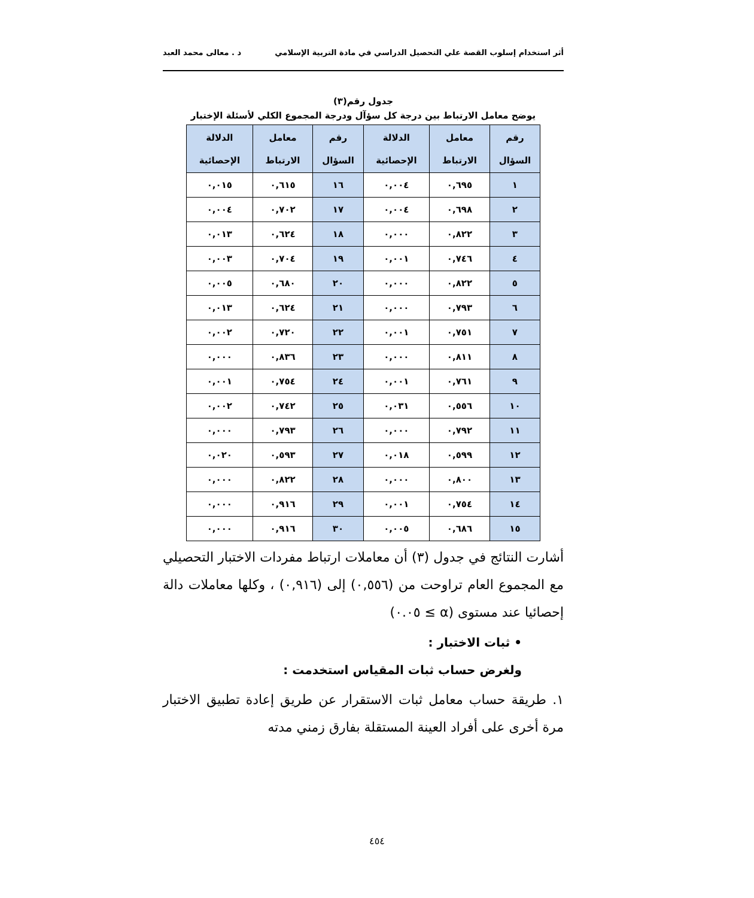أثر استخدام إسلوب القصة علي التحصيل الدراسي في مادة التربية الإسلامي د . معالى محمد العبد
جدول رقم(٣)
يوضح معامل الارتباط بين درجة كل سؤآل ودرجة المجموع الكلي لأسئلة الإختبار
| رقم السؤال | معامل الارتباط | الدلالة الإحصائية | رقم السؤال | معامل الارتباط | الدلالة الإحصائية |
| --- | --- | --- | --- | --- | --- |
| ١ | ٠,٦٩٥ | ٠,٠٠٤ | ١٦ | ٠,٦١٥ | ٠,٠١٥ |
| ٢ | ٠,٦٩٨ | ٠,٠٠٤ | ١٧ | ٠,٧٠٢ | ٠,٠٠٤ |
| ٣ | ٠,٨٢٢ | ٠,٠٠٠ | ١٨ | ٠,٦٢٤ | ٠,٠١٣ |
| ٤ | ٠,٧٤٦ | ٠,٠٠١ | ١٩ | ٠,٧٠٤ | ٠,٠٠٣ |
| ٥ | ٠,٨٢٢ | ٠,٠٠٠ | ٢٠ | ٠,٦٨٠ | ٠,٠٠٥ |
| ٦ | ٠,٧٩٣ | ٠,٠٠٠ | ٢١ | ٠,٦٢٤ | ٠,٠١٣ |
| ٧ | ٠,٧٥١ | ٠,٠٠١ | ٢٢ | ٠,٧٢٠ | ٠,٠٠٢ |
| ٨ | ٠,٨١١ | ٠,٠٠٠ | ٢٣ | ٠,٨٣٦ | ٠,٠٠٠ |
| ٩ | ٠,٧٦١ | ٠,٠٠١ | ٢٤ | ٠,٧٥٤ | ٠,٠٠١ |
| ١٠ | ٠,٥٥٦ | ٠,٠٣١ | ٢٥ | ٠,٧٤٢ | ٠,٠٠٢ |
| ١١ | ٠,٧٩٢ | ٠,٠٠٠ | ٢٦ | ٠,٧٩٣ | ٠,٠٠٠ |
| ١٢ | ٠,٥٩٩ | ٠,٠١٨ | ٢٧ | ٠,٥٩٣ | ٠,٠٢٠ |
| ١٣ | ٠,٨٠٠ | ٠,٠٠٠ | ٢٨ | ٠,٨٢٢ | ٠,٠٠٠ |
| ١٤ | ٠,٧٥٤ | ٠,٠٠١ | ٢٩ | ٠,٩١٦ | ٠,٠٠٠ |
| ١٥ | ٠,٦٨٦ | ٠,٠٠٥ | ٣٠ | ٠,٩١٦ | ٠,٠٠٠ |
أشارت النتائج في جدول (٣) أن معاملات ارتباط مفردات الاختبار التحصيلي مع المجموع العام تراوحت من (٠,٥٥٦) إلى (٠,٩١٦) ، وكلها معاملات دالة إحصائيا عند مستوى (α ≥ ٠.٠٥)
• ثبات الاختبار :
ولغرض حساب ثبات المقياس استخدمت :
١. طريقة حساب معامل ثبات الاستقرار عن طريق إعادة تطبيق الاختبار مرة أخرى على أفراد العينة المستقلة بفارق زمني مدته
٤٥٤